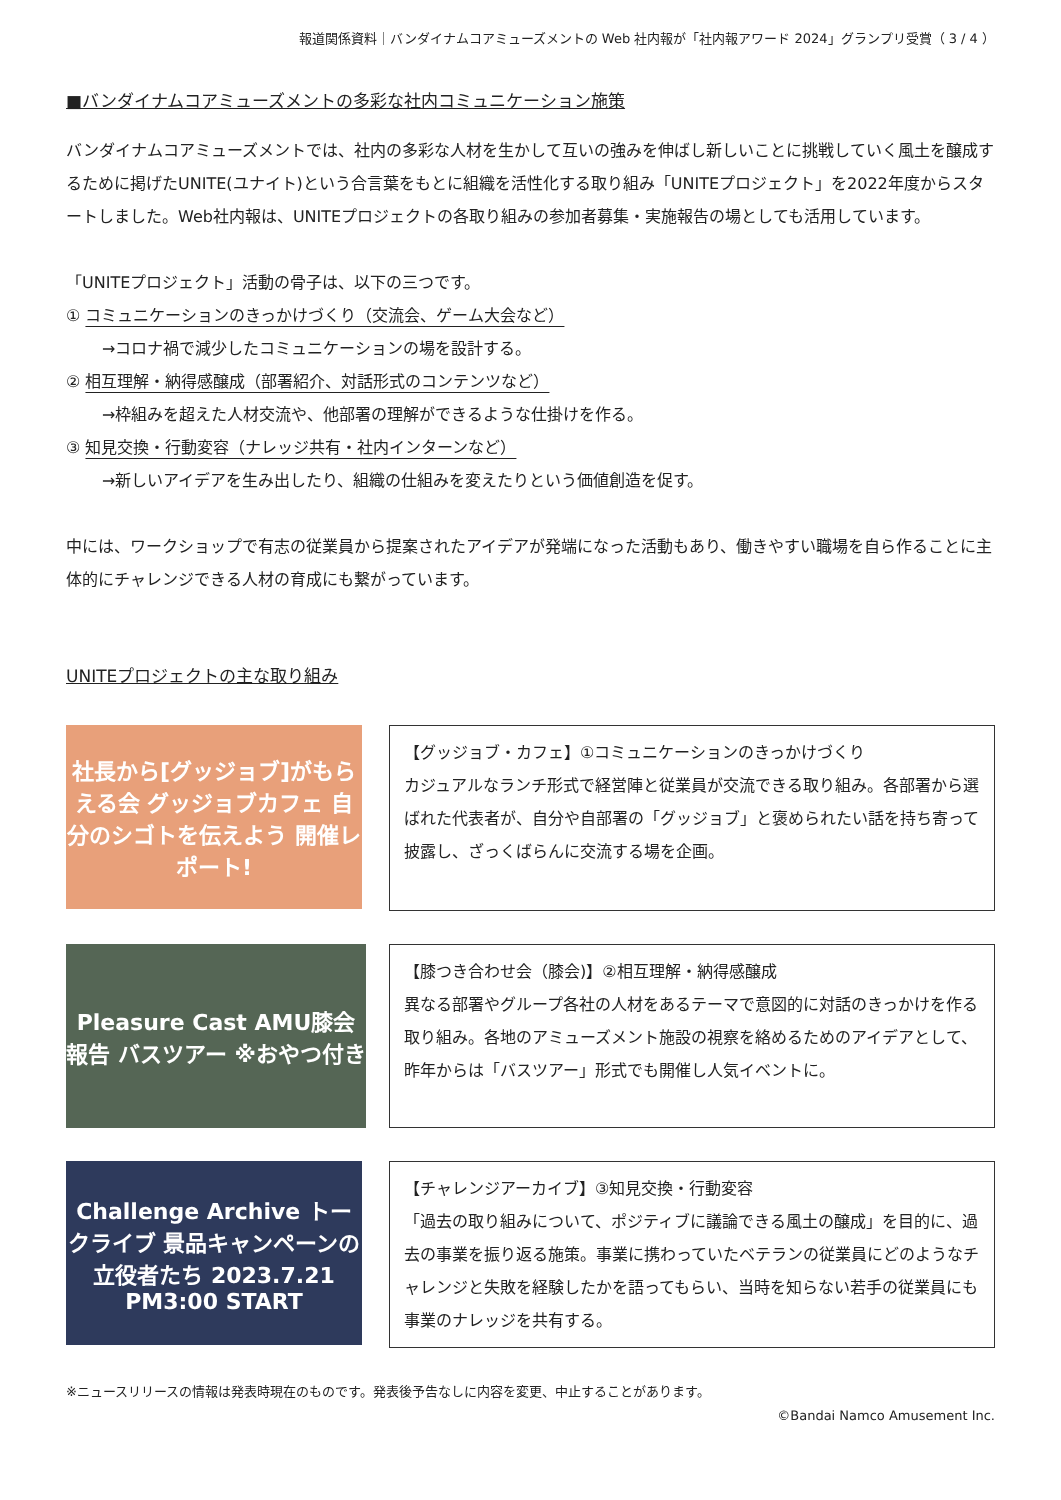報道関係資料｜バンダイナムコアミューズメントの Web 社内報が「社内報アワード 2024」グランプリ受賞（ 3 / 4 ）
■バンダイナムコアミューズメントの多彩な社内コミュニケーション施策
バンダイナムコアミューズメントでは、社内の多彩な人材を生かして互いの強みを伸ばし新しいことに挑戦していく風土を醸成するために掲げたUNITE(ユナイト)という合言葉をもとに組織を活性化する取り組み「UNITEプロジェクト」を2022年度からスタートしました。Web社内報は、UNITEプロジェクトの各取り組みの参加者募集・実施報告の場としても活用しています。
「UNITEプロジェクト」活動の骨子は、以下の三つです。
① コミュニケーションのきっかけづくり（交流会、ゲーム大会など）
→コロナ禍で減少したコミュニケーションの場を設計する。
② 相互理解・納得感醸成（部署紹介、対話形式のコンテンツなど）
→枠組みを超えた人材交流や、他部署の理解ができるような仕掛けを作る。
③ 知見交換・行動変容（ナレッジ共有・社内インターンなど）
→新しいアイデアを生み出したり、組織の仕組みを変えたりという価値創造を促す。
中には、ワークショップで有志の従業員から提案されたアイデアが発端になった活動もあり、働きやすい職場を自ら作ることに主体的にチャレンジできる人材の育成にも繋がっています。
UNITEプロジェクトの主な取り組み
社長から[グッジョブ]がもらえる会 グッジョブカフェ 自分のシゴトを伝えよう 開催レポート!
【グッジョブ・カフェ】①コミュニケーションのきっかけづくり
カジュアルなランチ形式で経営陣と従業員が交流できる取り組み。各部署から選ばれた代表者が、自分や自部署の「グッジョブ」と褒められたい話を持ち寄って披露し、ざっくばらんに交流する場を企画。
Pleasure Cast AMU膝会 報告 バスツアー ※おやつ付き
【膝つき合わせ会（膝会)】②相互理解・納得感醸成
異なる部署やグループ各社の人材をあるテーマで意図的に対話のきっかけを作る取り組み。各地のアミューズメント施設の視察を絡めるためのアイデアとして、昨年からは「バスツアー」形式でも開催し人気イベントに。
Challenge Archive トークライブ 景品キャンペーンの立役者たち 2023.7.21 PM3:00 START
【チャレンジアーカイブ】③知見交換・行動変容
「過去の取り組みについて、ポジティブに議論できる風土の醸成」を目的に、過去の事業を振り返る施策。事業に携わっていたベテランの従業員にどのようなチャレンジと失敗を経験したかを語ってもらい、当時を知らない若手の従業員にも事業のナレッジを共有する。
※ニュースリリースの情報は発表時現在のものです。発表後予告なしに内容を変更、中止することがあります。
©Bandai Namco Amusement Inc.